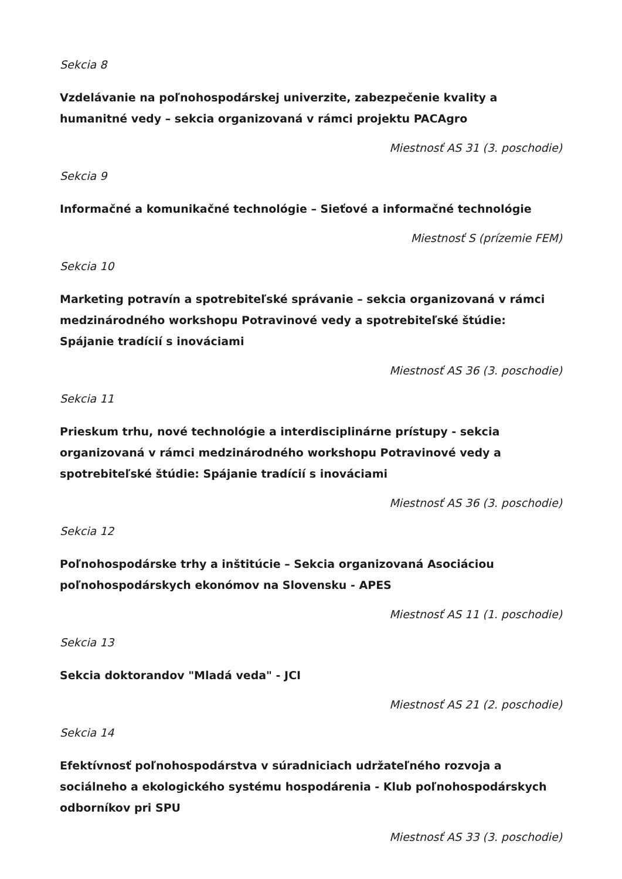Sekcia 8
Vzdelávanie na poľnohospodárskej univerzite, zabezpečenie kvality a humanitné vedy – sekcia organizovaná v rámci projektu PACAgro
Miestnosť AS 31 (3. poschodie)
Sekcia 9
Informačné a komunikačné technológie – Sieťové a informačné technológie
Miestnosť S (prízemie FEM)
Sekcia 10
Marketing potravín a spotrebiteľské správanie – sekcia organizovaná v rámci medzinárodného workshopu Potravinové vedy a spotrebiteľské štúdie: Spájanie tradícií s inováciami
Miestnosť AS 36 (3. poschodie)
Sekcia 11
Prieskum trhu, nové technológie a interdisciplinárne prístupy - sekcia organizovaná v rámci medzinárodného workshopu Potravinové vedy a spotrebiteľské štúdie: Spájanie tradícií s inováciami
Miestnosť AS 36 (3. poschodie)
Sekcia 12
Poľnohospodárske trhy a inštitúcie – Sekcia organizovaná Asociáciou poľnohospodárskych ekonómov na Slovensku - APES
Miestnosť AS 11 (1. poschodie)
Sekcia 13
Sekcia doktorandov "Mladá veda" - JCI
Miestnosť AS 21 (2. poschodie)
Sekcia 14
Efektívnosť poľnohospodárstva v súradniciach udržateľného rozvoja a sociálneho a ekologického systému hospodárenia - Klub poľnohospodárskych odborníkov pri SPU
Miestnosť AS 33 (3. poschodie)